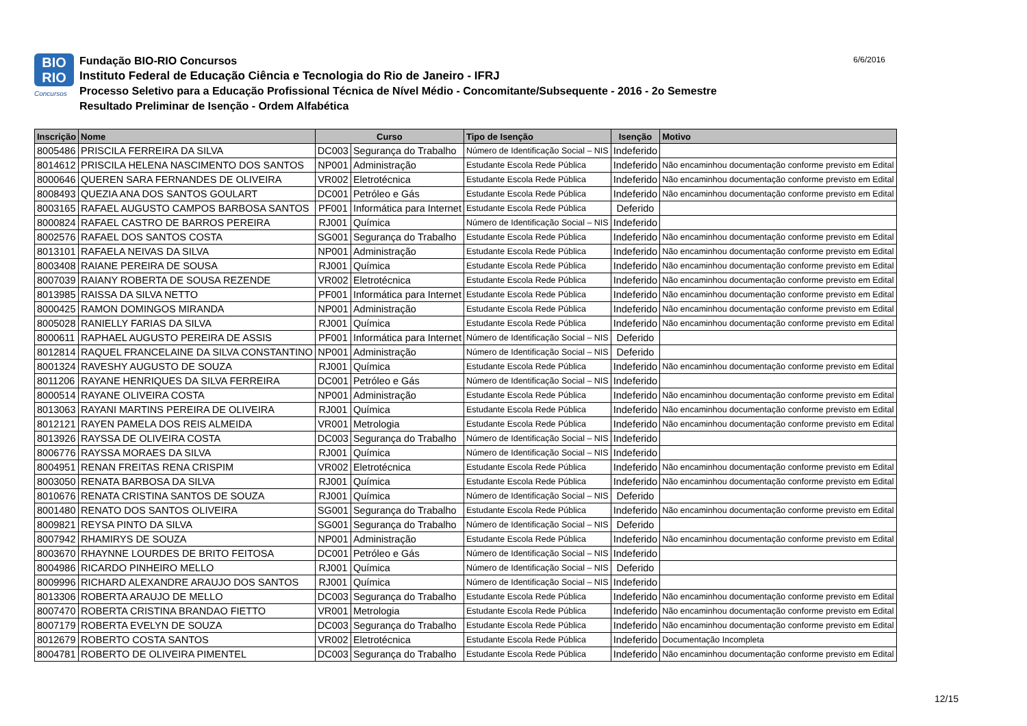BIO
RIO
Concursos
Fundação BIO-RIO Concursos
Instituto Federal de Educação Ciência e Tecnologia do Rio de Janeiro - IFRJ
Processo Seletivo para a Educação Profissional Técnica de Nível Médio - Concomitante/Subsequente - 2016 - 2o Semestre
Resultado Preliminar de Isenção - Ordem Alfabética
6/6/2016
| Inscrição | Nome | Curso | | Tipo de Isenção | Isenção | Motivo |
| --- | --- | --- | --- | --- | --- | --- |
| 8005486 | PRISCILA FERREIRA DA SILVA | DC003 | Segurança do Trabalho | Número de Identificação Social – NIS | Indeferido | |
| 8014612 | PRISCILA HELENA NASCIMENTO DOS SANTOS | NP001 | Administração | Estudante Escola Rede Pública | Indeferido | Não encaminhou documentação conforme previsto em Edital |
| 8000646 | QUEREN SARA FERNANDES DE OLIVEIRA | VR002 | Eletrotécnica | Estudante Escola Rede Pública | Indeferido | Não encaminhou documentação conforme previsto em Edital |
| 8008493 | QUEZIA ANA DOS SANTOS GOULART | DC001 | Petróleo e Gás | Estudante Escola Rede Pública | Indeferido | Não encaminhou documentação conforme previsto em Edital |
| 8003165 | RAFAEL AUGUSTO CAMPOS BARBOSA SANTOS | PF001 | Informática para Internet | Estudante Escola Rede Pública | Deferido | |
| 8000824 | RAFAEL CASTRO DE BARROS PEREIRA | RJ001 | Química | Número de Identificação Social – NIS | Indeferido | |
| 8002576 | RAFAEL DOS SANTOS COSTA | SG001 | Segurança do Trabalho | Estudante Escola Rede Pública | Indeferido | Não encaminhou documentação conforme previsto em Edital |
| 8013101 | RAFAELA NEIVAS DA SILVA | NP001 | Administração | Estudante Escola Rede Pública | Indeferido | Não encaminhou documentação conforme previsto em Edital |
| 8003408 | RAIANE PEREIRA DE SOUSA | RJ001 | Química | Estudante Escola Rede Pública | Indeferido | Não encaminhou documentação conforme previsto em Edital |
| 8007039 | RAIANY ROBERTA DE SOUSA REZENDE | VR002 | Eletrotécnica | Estudante Escola Rede Pública | Indeferido | Não encaminhou documentação conforme previsto em Edital |
| 8013985 | RAISSA DA SILVA NETTO | PF001 | Informática para Internet | Estudante Escola Rede Pública | Indeferido | Não encaminhou documentação conforme previsto em Edital |
| 8000425 | RAMON DOMINGOS MIRANDA | NP001 | Administração | Estudante Escola Rede Pública | Indeferido | Não encaminhou documentação conforme previsto em Edital |
| 8005028 | RANIELLY FARIAS DA SILVA | RJ001 | Química | Estudante Escola Rede Pública | Indeferido | Não encaminhou documentação conforme previsto em Edital |
| 8000611 | RAPHAEL AUGUSTO PEREIRA DE ASSIS | PF001 | Informática para Internet | Número de Identificação Social – NIS | Deferido | |
| 8012814 | RAQUEL FRANCELAINE DA SILVA CONSTANTINO | NP001 | Administração | Número de Identificação Social – NIS | Deferido | |
| 8001324 | RAVESHY AUGUSTO DE SOUZA | RJ001 | Química | Estudante Escola Rede Pública | Indeferido | Não encaminhou documentação conforme previsto em Edital |
| 8011206 | RAYANE HENRIQUES DA SILVA FERREIRA | DC001 | Petróleo e Gás | Número de Identificação Social – NIS | Indeferido | |
| 8000514 | RAYANE OLIVEIRA COSTA | NP001 | Administração | Estudante Escola Rede Pública | Indeferido | Não encaminhou documentação conforme previsto em Edital |
| 8013063 | RAYANI MARTINS PEREIRA DE OLIVEIRA | RJ001 | Química | Estudante Escola Rede Pública | Indeferido | Não encaminhou documentação conforme previsto em Edital |
| 8012121 | RAYEN PAMELA DOS REIS ALMEIDA | VR001 | Metrologia | Estudante Escola Rede Pública | Indeferido | Não encaminhou documentação conforme previsto em Edital |
| 8013926 | RAYSSA DE OLIVEIRA COSTA | DC003 | Segurança do Trabalho | Número de Identificação Social – NIS | Indeferido | |
| 8006776 | RAYSSA MORAES DA SILVA | RJ001 | Química | Número de Identificação Social – NIS | Indeferido | |
| 8004951 | RENAN FREITAS RENA CRISPIM | VR002 | Eletrotécnica | Estudante Escola Rede Pública | Indeferido | Não encaminhou documentação conforme previsto em Edital |
| 8003050 | RENATA BARBOSA DA SILVA | RJ001 | Química | Estudante Escola Rede Pública | Indeferido | Não encaminhou documentação conforme previsto em Edital |
| 8010676 | RENATA CRISTINA SANTOS DE SOUZA | RJ001 | Química | Número de Identificação Social – NIS | Deferido | |
| 8001480 | RENATO DOS SANTOS OLIVEIRA | SG001 | Segurança do Trabalho | Estudante Escola Rede Pública | Indeferido | Não encaminhou documentação conforme previsto em Edital |
| 8009821 | REYSA PINTO DA SILVA | SG001 | Segurança do Trabalho | Número de Identificação Social – NIS | Deferido | |
| 8007942 | RHAMIRYS DE SOUZA | NP001 | Administração | Estudante Escola Rede Pública | Indeferido | Não encaminhou documentação conforme previsto em Edital |
| 8003670 | RHAYNNE LOURDES DE BRITO FEITOSA | DC001 | Petróleo e Gás | Número de Identificação Social – NIS | Indeferido | |
| 8004986 | RICARDO PINHEIRO MELLO | RJ001 | Química | Número de Identificação Social – NIS | Deferido | |
| 8009996 | RICHARD ALEXANDRE ARAUJO DOS SANTOS | RJ001 | Química | Número de Identificação Social – NIS | Indeferido | |
| 8013306 | ROBERTA ARAUJO DE MELLO | DC003 | Segurança do Trabalho | Estudante Escola Rede Pública | Indeferido | Não encaminhou documentação conforme previsto em Edital |
| 8007470 | ROBERTA CRISTINA BRANDAO FIETTO | VR001 | Metrologia | Estudante Escola Rede Pública | Indeferido | Não encaminhou documentação conforme previsto em Edital |
| 8007179 | ROBERTA EVELYN DE SOUZA | DC003 | Segurança do Trabalho | Estudante Escola Rede Pública | Indeferido | Não encaminhou documentação conforme previsto em Edital |
| 8012679 | ROBERTO COSTA SANTOS | VR002 | Eletrotécnica | Estudante Escola Rede Pública | Indeferido | Documentação Incompleta |
| 8004781 | ROBERTO DE OLIVEIRA PIMENTEL | DC003 | Segurança do Trabalho | Estudante Escola Rede Pública | Indeferido | Não encaminhou documentação conforme previsto em Edital |
12/15